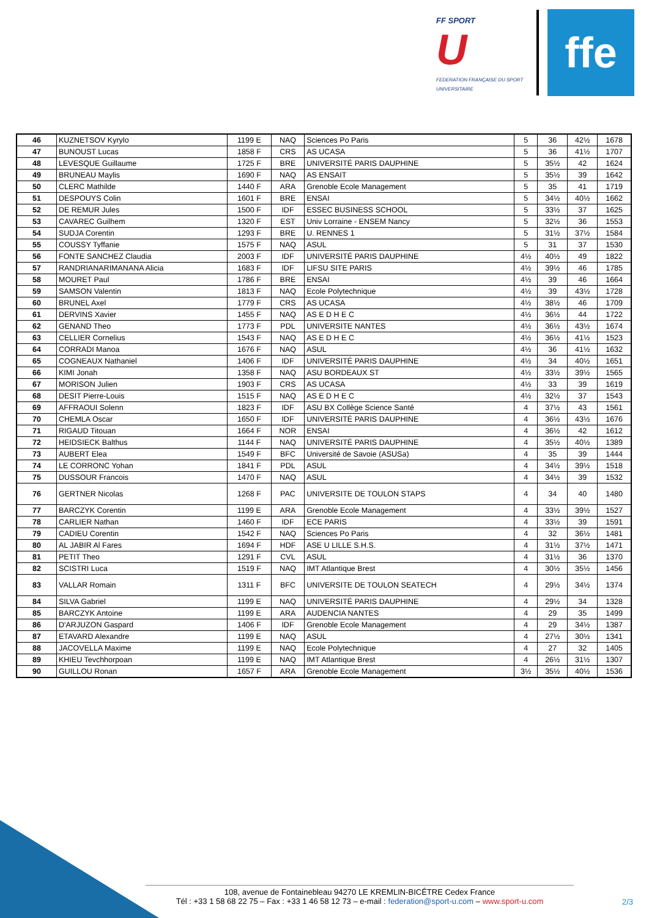FF SPORT
U
FEDERATION FRANÇAISE DU SPORT UNIVERSITAIRE
ffe
| 46 | KUZNETSOV Kyrylo | 1199 E | NAQ | Sciences Po Paris | 5 | 36 | 42½ | 1678 |
| 47 | BUNOUST Lucas | 1858 F | CRS | AS UCASA | 5 | 36 | 41½ | 1707 |
| 48 | LEVESQUE Guillaume | 1725 F | BRE | UNIVERSITÉ PARIS DAUPHINE | 5 | 35½ | 42 | 1624 |
| 49 | BRUNEAU Maylis | 1690 F | NAQ | AS ENSAIT | 5 | 35½ | 39 | 1642 |
| 50 | CLERC Mathilde | 1440 F | ARA | Grenoble Ecole Management | 5 | 35 | 41 | 1719 |
| 51 | DESPOUYS Colin | 1601 F | BRE | ENSAI | 5 | 34½ | 40½ | 1662 |
| 52 | DE REMUR Jules | 1500 F | IDF | ESSEC BUSINESS SCHOOL | 5 | 33½ | 37 | 1625 |
| 53 | CAVAREC Guilhem | 1320 F | EST | Univ Lorraine - ENSEM Nancy | 5 | 32½ | 36 | 1553 |
| 54 | SUDJA Corentin | 1293 F | BRE | U. RENNES 1 | 5 | 31½ | 37½ | 1584 |
| 55 | COUSSY Tyffanie | 1575 F | NAQ | ASUL | 5 | 31 | 37 | 1530 |
| 56 | FONTE SANCHEZ Claudia | 2003 F | IDF | UNIVERSITÉ PARIS DAUPHINE | 4½ | 40½ | 49 | 1822 |
| 57 | RANDRIANARIMANANA Alicia | 1683 F | IDF | LIFSU SITE PARIS | 4½ | 39½ | 46 | 1785 |
| 58 | MOURET Paul | 1786 F | BRE | ENSAI | 4½ | 39 | 46 | 1664 |
| 59 | SAMSON Valentin | 1813 F | NAQ | Ecole Polytechnique | 4½ | 39 | 43½ | 1728 |
| 60 | BRUNEL Axel | 1779 F | CRS | AS UCASA | 4½ | 38½ | 46 | 1709 |
| 61 | DERVINS Xavier | 1455 F | NAQ | AS E D H E C | 4½ | 36½ | 44 | 1722 |
| 62 | GENAND Theo | 1773 F | PDL | UNIVERSITE NANTES | 4½ | 36½ | 43½ | 1674 |
| 63 | CELLIER Cornelius | 1543 F | NAQ | AS E D H E C | 4½ | 36½ | 41½ | 1523 |
| 64 | CORRADI Manoa | 1676 F | NAQ | ASUL | 4½ | 36 | 41½ | 1632 |
| 65 | COGNEAUX Nathaniel | 1406 F | IDF | UNIVERSITÉ PARIS DAUPHINE | 4½ | 34 | 40½ | 1651 |
| 66 | KIMI Jonah | 1358 F | NAQ | ASU BORDEAUX ST | 4½ | 33½ | 39½ | 1565 |
| 67 | MORISON Julien | 1903 F | CRS | AS UCASA | 4½ | 33 | 39 | 1619 |
| 68 | DESIT Pierre-Louis | 1515 F | NAQ | AS E D H E C | 4½ | 32½ | 37 | 1543 |
| 69 | AFFRAOUI Solenn | 1823 F | IDF | ASU BX Collège Science Santé | 4 | 37½ | 43 | 1561 |
| 70 | CHEMLA Oscar | 1650 F | IDF | UNIVERSITÉ PARIS DAUPHINE | 4 | 36½ | 43½ | 1676 |
| 71 | RIGAUD Titouan | 1664 F | NOR | ENSAI | 4 | 36½ | 42 | 1612 |
| 72 | HEIDSIECK Balthus | 1144 F | NAQ | UNIVERSITÉ PARIS DAUPHINE | 4 | 35½ | 40½ | 1389 |
| 73 | AUBERT Elea | 1549 F | BFC | Université de Savoie (ASUSa) | 4 | 35 | 39 | 1444 |
| 74 | LE CORRONC Yohan | 1841 F | PDL | ASUL | 4 | 34½ | 39½ | 1518 |
| 75 | DUSSOUR Francois | 1470 F | NAQ | ASUL | 4 | 34½ | 39 | 1532 |
| 76 | GERTNER Nicolas | 1268 F | PAC | UNIVERSITE DE TOULON STAPS | 4 | 34 | 40 | 1480 |
| 77 | BARCZYK Corentin | 1199 E | ARA | Grenoble Ecole Management | 4 | 33½ | 39½ | 1527 |
| 78 | CARLIER Nathan | 1460 F | IDF | ECE PARIS | 4 | 33½ | 39 | 1591 |
| 79 | CADIEU Corentin | 1542 F | NAQ | Sciences Po Paris | 4 | 32 | 36½ | 1481 |
| 80 | AL JABIR Al Fares | 1694 F | HDF | ASE U LILLE S.H.S. | 4 | 31½ | 37½ | 1471 |
| 81 | PETIT Theo | 1291 F | CVL | ASUL | 4 | 31½ | 36 | 1370 |
| 82 | SCISTRI Luca | 1519 F | NAQ | IMT Atlantique Brest | 4 | 30½ | 35½ | 1456 |
| 83 | VALLAR Romain | 1311 F | BFC | UNIVERSITE DE TOULON SEATECH | 4 | 29½ | 34½ | 1374 |
| 84 | SILVA Gabriel | 1199 E | NAQ | UNIVERSITÉ PARIS DAUPHINE | 4 | 29½ | 34 | 1328 |
| 85 | BARCZYK Antoine | 1199 E | ARA | AUDENCIA NANTES | 4 | 29 | 35 | 1499 |
| 86 | D'ARJUZON Gaspard | 1406 F | IDF | Grenoble Ecole Management | 4 | 29 | 34½ | 1387 |
| 87 | ETAVARD Alexandre | 1199 E | NAQ | ASUL | 4 | 27½ | 30½ | 1341 |
| 88 | JACOVELLA Maxime | 1199 E | NAQ | Ecole Polytechnique | 4 | 27 | 32 | 1405 |
| 89 | KHIEU Tevchhorpoan | 1199 E | NAQ | IMT Atlantique Brest | 4 | 26½ | 31½ | 1307 |
| 90 | GUILLOU Ronan | 1657 F | ARA | Grenoble Ecole Management | 3½ | 35½ | 40½ | 1536 |
108, avenue de Fontainebleau 94270 LE KREMLIN-BICÊTRE Cedex France
Tél : +33 1 58 68 22 75 – Fax : +33 1 46 58 12 73 – e-mail : federation@sport-u.com – www.sport-u.com
2/3